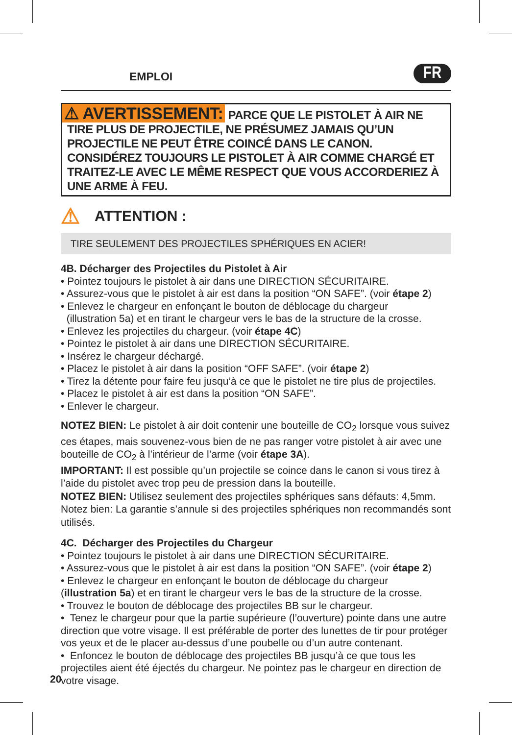EMPLOI
FR
⚠ AVERTISSEMENT: PARCE QUE LE PISTOLET À AIR NE TIRE PLUS DE PROJECTILE, NE PRÉSUMEZ JAMAIS QU’UN PROJECTILE NE PEUT ÊTRE COINCÉ DANS LE CANON. CONSIDÉREZ TOUJOURS LE PISTOLET À AIR COMME CHARGÉ ET TRAITEZ-LE AVEC LE MÊME RESPECT QUE VOUS ACCORDERIEZ À UNE ARME À FEU.
⚠ ATTENTION :
TIRE SEULEMENT DES PROJECTILES SPHÉRIQUES EN ACIER!
4B. Décharger des Projectiles du Pistolet à Air
• Pointez toujours le pistolet à air dans une DIRECTION SÉCURITAIRE.
• Assurez-vous que le pistolet à air est dans la position “ON SAFE”. (voir étape 2)
• Enlevez le chargeur en enfonçant le bouton de déblocage du chargeur
(illustration 5a) et en tirant le chargeur vers le bas de la structure de la crosse.
• Enlevez les projectiles du chargeur. (voir étape 4C)
• Pointez le pistolet à air dans une DIRECTION SÉCURITAIRE.
• Insérez le chargeur déchargé.
• Placez le pistolet à air dans la position “OFF SAFE”. (voir étape 2)
• Tirez la détente pour faire feu jusqu’à ce que le pistolet ne tire plus de projectiles.
• Placez le pistolet à air est dans la position “ON SAFE”.
• Enlever le chargeur.
NOTEZ BIEN: Le pistolet à air doit contenir une bouteille de CO<sub>2</sub> lorsque vous suivez ces étapes, mais souvenez-vous bien de ne pas ranger votre pistolet à air avec une bouteille de CO<sub>2</sub> à l’intérieur de l’arme (voir étape 3A).
IMPORTANT: Il est possible qu’un projectile se coince dans le canon si vous tirez à l’aide du pistolet avec trop peu de pression dans la bouteille.
NOTEZ BIEN: Utilisez seulement des projectiles sphériques sans défauts: 4,5mm. Notez bien: La garantie s’annule si des projectiles sphériques non recommandés sont utilisés.
4C. Décharger des Projectiles du Chargeur
• Pointez toujours le pistolet à air dans une DIRECTION SÉCURITAIRE.
• Assurez-vous que le pistolet à air est dans la position “ON SAFE”. (voir étape 2)
• Enlevez le chargeur en enfonçant le bouton de déblocage du chargeur
(illustration 5a) et en tirant le chargeur vers le bas de la structure de la crosse.
• Trouvez le bouton de déblocage des projectiles BB sur le chargeur.
• Tenez le chargeur pour que la partie supérieure (l’ouverture) pointe dans une autre direction que votre visage. Il est préférable de porter des lunettes de tir pour protéger vos yeux et de le placer au-dessus d’une poubelle ou d’un autre contenant.
• Enfoncez le bouton de déblocage des projectiles BB jusqu’à ce que tous les projectiles aient été éjectés du chargeur. Ne pointez pas le chargeur en direction de votre visage.
20